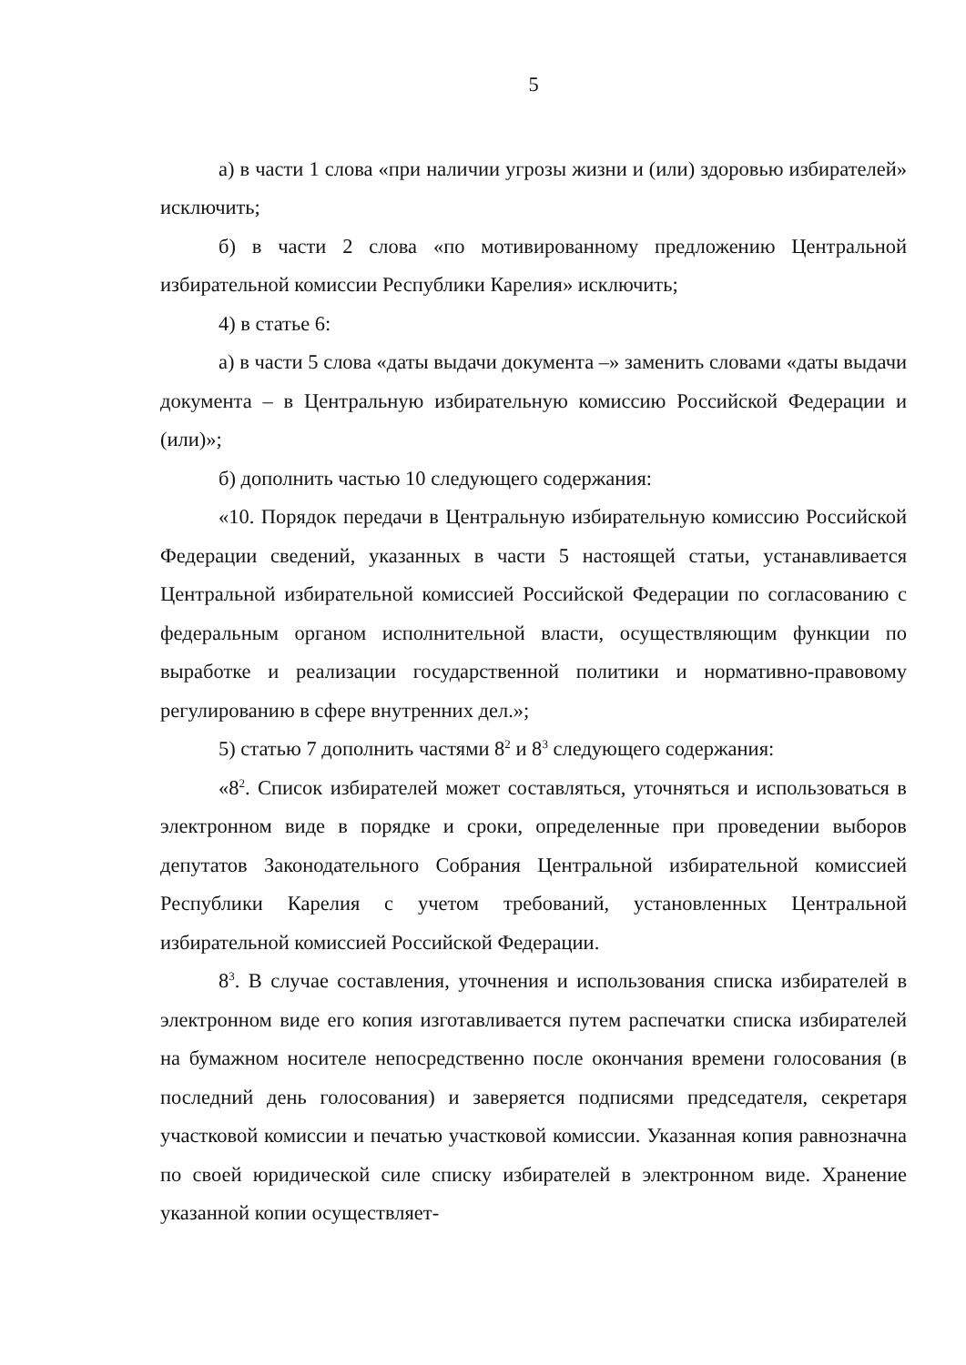5
а) в части 1 слова «при наличии угрозы жизни и (или) здоровью избирателей» исключить;
б) в части 2 слова «по мотивированному предложению Центральной избирательной комиссии Республики Карелия» исключить;
4) в статье 6:
а) в части 5 слова «даты выдачи документа –» заменить словами «даты выдачи документа – в Центральную избирательную комиссию Российской Федерации и (или)»;
б) дополнить частью 10 следующего содержания:
«10. Порядок передачи в Центральную избирательную комиссию Российской Федерации сведений, указанных в части 5 настоящей статьи, устанавливается Центральной избирательной комиссией Российской Федерации по согласованию с федеральным органом исполнительной власти, осуществляющим функции по выработке и реализации государственной политики и нормативно-правовому регулированию в сфере внутренних дел.»;
5) статью 7 дополнить частями 8<sup>2</sup> и 8<sup>3</sup> следующего содержания:
«8<sup>2</sup>. Список избирателей может составляться, уточняться и использоваться в электронном виде в порядке и сроки, определенные при проведении выборов депутатов Законодательного Собрания Центральной избирательной комиссией Республики Карелия с учетом требований, установленных Центральной избирательной комиссией Российской Федерации.
8<sup>3</sup>. В случае составления, уточнения и использования списка избирателей в электронном виде его копия изготавливается путем распечатки списка избирателей на бумажном носителе непосредственно после окончания времени голосования (в последний день голосования) и заверяется подписями председателя, секретаря участковой комиссии и печатью участковой комиссии. Указанная копия равнозначна по своей юридической силе списку избирателей в электронном виде. Хранение указанной копии осуществляет-